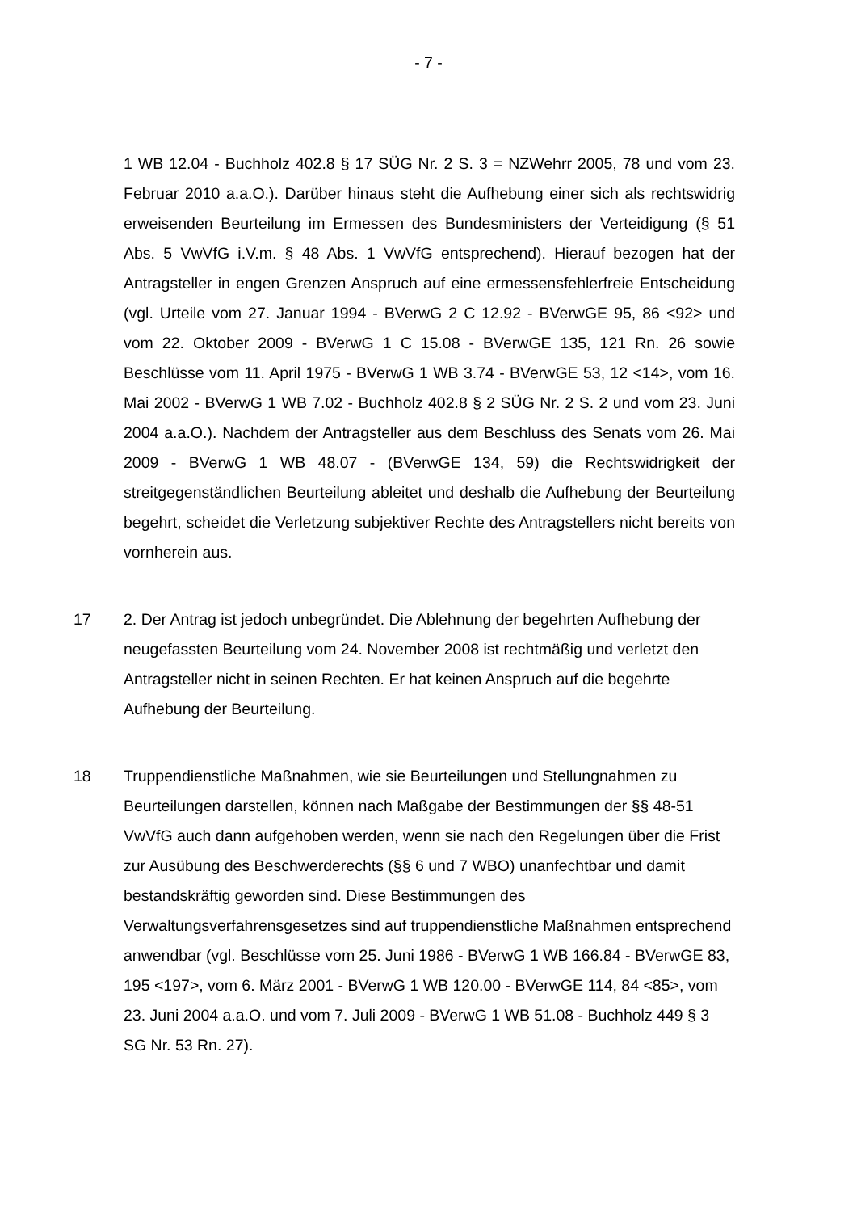- 7 -
1 WB 12.04 - Buchholz 402.8 § 17 SÜG Nr. 2 S. 3 = NZWehrr 2005, 78 und vom 23. Februar 2010 a.a.O.). Darüber hinaus steht die Aufhebung einer sich als rechtswidrig erweisenden Beurteilung im Ermessen des Bundesministers der Verteidigung (§ 51 Abs. 5 VwVfG i.V.m. § 48 Abs. 1 VwVfG entsprechend). Hierauf bezogen hat der Antragsteller in engen Grenzen Anspruch auf eine ermessensfehlerfreie Entscheidung (vgl. Urteile vom 27. Januar 1994 - BVerwG 2 C 12.92 - BVerwGE 95, 86 <92> und vom 22. Oktober 2009 - BVerwG 1 C 15.08 - BVerwGE 135, 121 Rn. 26 sowie Beschlüsse vom 11. April 1975 - BVerwG 1 WB 3.74 - BVerwGE 53, 12 <14>, vom 16. Mai 2002 - BVerwG 1 WB 7.02 - Buchholz 402.8 § 2 SÜG Nr. 2 S. 2 und vom 23. Juni 2004 a.a.O.). Nachdem der Antragsteller aus dem Beschluss des Senats vom 26. Mai 2009 - BVerwG 1 WB 48.07 - (BVerwGE 134, 59) die Rechtswidrigkeit der streitgegenständlichen Beurteilung ableitet und deshalb die Aufhebung der Beurteilung begehrt, scheidet die Verletzung subjektiver Rechte des Antragstellers nicht bereits von vornherein aus.
17 2. Der Antrag ist jedoch unbegründet. Die Ablehnung der begehrten Aufhebung der neugefassten Beurteilung vom 24. November 2008 ist rechtmäßig und verletzt den Antragsteller nicht in seinen Rechten. Er hat keinen Anspruch auf die begehrte Aufhebung der Beurteilung.
18 Truppendienstliche Maßnahmen, wie sie Beurteilungen und Stellungnahmen zu Beurteilungen darstellen, können nach Maßgabe der Bestimmungen der §§ 48-51 VwVfG auch dann aufgehoben werden, wenn sie nach den Regelungen über die Frist zur Ausübung des Beschwerderechts (§§ 6 und 7 WBO) unanfechtbar und damit bestandskräftig geworden sind. Diese Bestimmungen des Verwaltungsverfahrensgesetzes sind auf truppendienstliche Maßnahmen entsprechend anwendbar (vgl. Beschlüsse vom 25. Juni 1986 - BVerwG 1 WB 166.84 - BVerwGE 83, 195 <197>, vom 6. März 2001 - BVerwG 1 WB 120.00 - BVerwGE 114, 84 <85>, vom 23. Juni 2004 a.a.O. und vom 7. Juli 2009 - BVerwG 1 WB 51.08 - Buchholz 449 § 3 SG Nr. 53 Rn. 27).